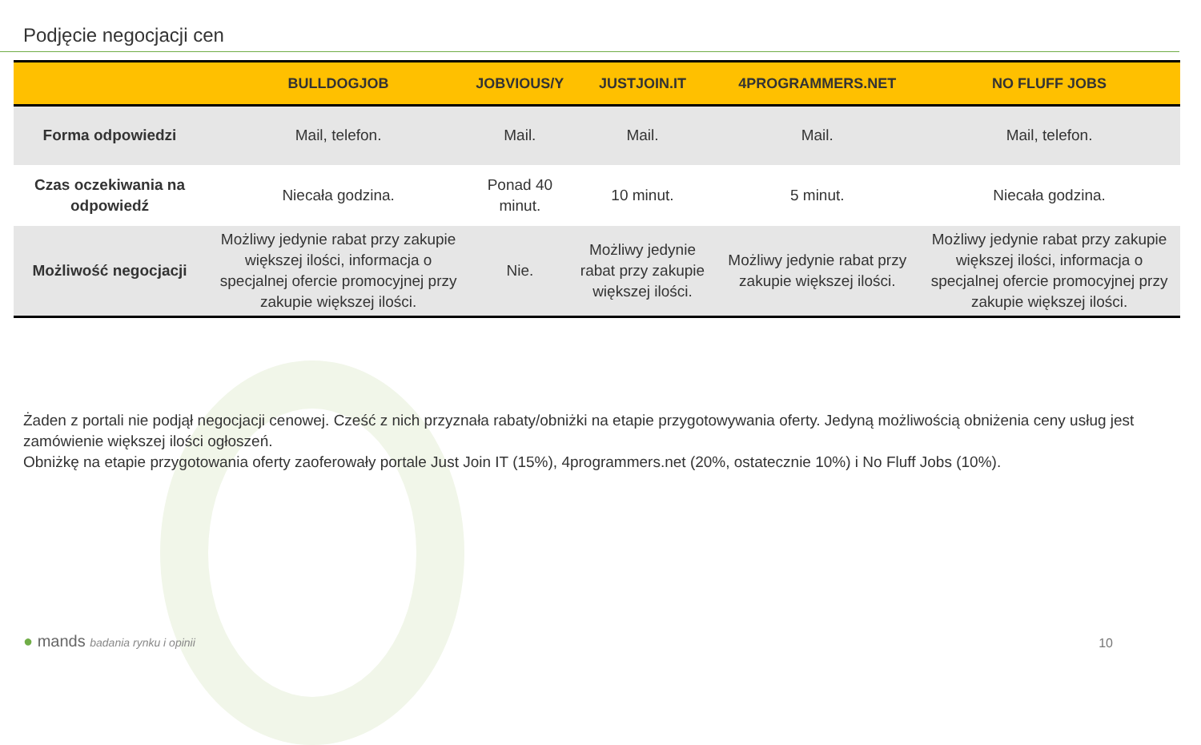Podjęcie negocjacji cen
| | BULLDOGJOB | JOBVIOUS/Y | JUSTJOIN.IT | 4PROGRAMMERS.NET | NO FLUFF JOBS |
| --- | --- | --- | --- | --- | --- |
| Forma odpowiedzi | Mail, telefon. | Mail. | Mail. | Mail. | Mail, telefon. |
| Czas oczekiwania na odpowiedź | Niecała godzina. | Ponad 40 minut. | 10 minut. | 5 minut. | Niecała godzina. |
| Możliwość negocjacji | Możliwy jedynie rabat przy zakupie większej ilości, informacja o specjalnej ofercie promocyjnej przy zakupie większej ilości. | Nie. | Możliwy jedynie rabat przy zakupie większej ilości. | Możliwy jedynie rabat przy zakupie większej ilości. | Możliwy jedynie rabat przy zakupie większej ilości, informacja o specjalnej ofercie promocyjnej przy zakupie większej ilości. |
Żaden z portali nie podjął negocjacji cenowej. Cześć z nich przyznała rabaty/obniżki na etapie przygotowywania oferty. Jedyną możliwością obniżenia ceny usług jest zamówienie większej ilości ogłoszeń.
Obniżkę na etapie przygotowania oferty zaoferowały portale Just Join IT (15%), 4programmers.net (20%, ostatecznie 10%) i No Fluff Jobs (10%).
● mands badania rynku i opinii 10